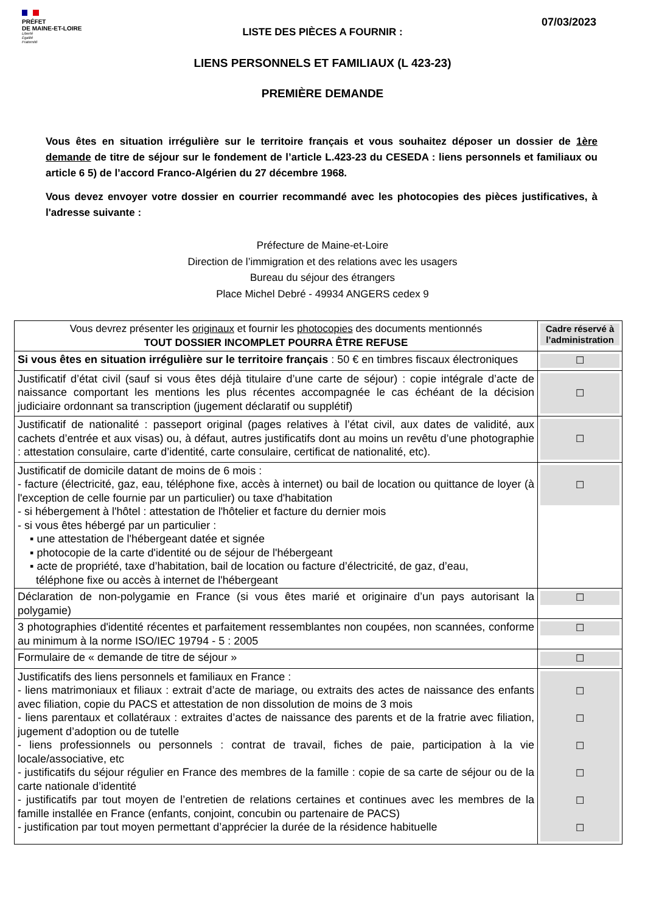PRÉFET
DE MAINE-ET-LOIRE
Liberté
Égalité
Fraternité
07/03/2023
LISTE DES PIÈCES A FOURNIR :
LIENS PERSONNELS ET FAMILIAUX (L 423-23)
PREMIÈRE DEMANDE
Vous êtes en situation irrégulière sur le territoire français et vous souhaitez déposer un dossier de 1ère demande de titre de séjour sur le fondement de l’article L.423-23 du CESEDA : liens personnels et familiaux ou article 6 5) de l’accord Franco-Algérien du 27 décembre 1968.
Vous devez envoyer votre dossier en courrier recommandé avec les photocopies des pièces justificatives, à l'adresse suivante :
Préfecture de Maine-et-Loire
Direction de l’immigration et des relations avec les usagers
Bureau du séjour des étrangers
Place Michel Debré - 49934 ANGERS cedex 9
| Vous devrez présenter les originaux et fournir les photocopies des documents mentionnés TOUT DOSSIER INCOMPLET POURRA ÊTRE REFUSE | Cadre réservé à l’administration |
| Si vous êtes en situation irrégulière sur le territoire français : 50 € en timbres fiscaux électroniques | ☐ |
| Justificatif d’état civil (sauf si vous êtes déjà titulaire d’une carte de séjour) : copie intégrale d’acte de naissance comportant les mentions les plus récentes accompagnée le cas échéant de la décision judiciaire ordonnant sa transcription (jugement déclaratif ou supplétif) | ☐ |
| Justificatif de nationalité : passeport original (pages relatives à l’état civil, aux dates de validité, aux cachets d’entrée et aux visas) ou, à défaut, autres justificatifs dont au moins un revêtu d’une photographie : attestation consulaire, carte d’identité, carte consulaire, certificat de nationalité, etc). | ☐ |
| Justificatif de domicile datant de moins de 6 mois : - facture (électricité, gaz, eau, téléphone fixe, accès à internet) ou bail de location ou quittance de loyer (à l'exception de celle fournie par un particulier) ou taxe d'habitation - si hébergement à l'hôtel : attestation de l'hôtelier et facture du dernier mois - si vous êtes hébergé par un particulier : ▪ une attestation de l'hébergeant datée et signée ▪ photocopie de la carte d'identité ou de séjour de l'hébergeant ▪ acte de propriété, taxe d’habitation, bail de location ou facture d’électricité, de gaz, d’eau, téléphone fixe ou accès à internet de l'hébergeant | ☐ |
| Déclaration de non-polygamie en France (si vous êtes marié et originaire d’un pays autorisant la polygamie) | ☐ |
| 3 photographies d'identité récentes et parfaitement ressemblantes non coupées, non scannées, conforme au minimum à la norme ISO/IEC 19794 - 5 : 2005 | ☐ |
| Formulaire de « demande de titre de séjour » | ☐ |
| Justificatifs des liens personnels et familiaux en France : - liens matrimoniaux et filiaux : extrait d’acte de mariage, ou extraits des actes de naissance des enfants avec filiation, copie du PACS et attestation de non dissolution de moins de 3 mois - liens parentaux et collatéraux : extraites d’actes de naissance des parents et de la fratrie avec filiation, jugement d’adoption ou de tutelle - liens professionnels ou personnels : contrat de travail, fiches de paie, participation à la vie locale/associative, etc - justificatifs du séjour régulier en France des membres de la famille : copie de sa carte de séjour ou de la carte nationale d’identité - justificatifs par tout moyen de l’entretien de relations certaines et continues avec les membres de la famille installée en France (enfants, conjoint, concubin ou partenaire de PACS) - justification par tout moyen permettant d’apprécier la durée de la résidence habituelle | ☐ ☐ ☐ ☐ ☐ ☐ |